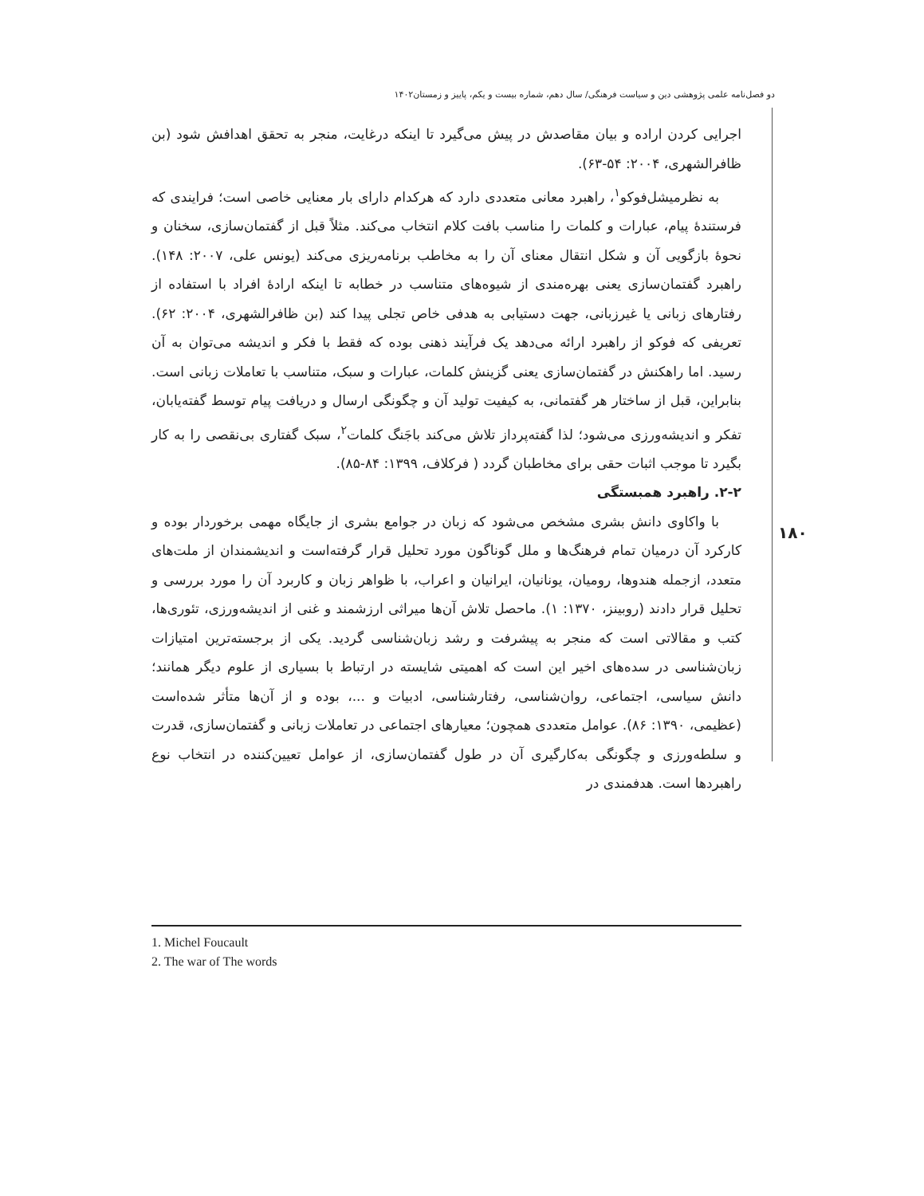دو فصل‌نامه علمی پژوهشی دین و سیاست فرهنگی/ سال دهم، شماره بیست و یکم، پاییز و زمستان۱۴۰۲
۱۸۰
اجرایی کردن اراده و بیان مقاصدش در پیش می‌گیرد تا اینکه درغایت، منجر به تحقق اهدافش شود (بن ظافرالشهری، ۲۰۰۴: ۵۴-۶۳).
به نظرمیشل‌فوکو<sup>۱</sup>، راهبرد معانی متعددی دارد که هرکدام دارای بار معنایی خاصی است؛ فرایندی که فرستندهٔ پیام، عبارات و کلمات را مناسب بافت کلام انتخاب می‌کند. مثلاً قبل از گفتمان‌سازی، سخنان و نحوهٔ بازگویی آن و شکل انتقال معنای آن را به مخاطب برنامه‌ریزی می‌کند (یونس علی، ۲۰۰۷: ۱۴۸). راهبرد گفتمان‌سازی یعنی بهره‌مندی از شیوه‌های متناسب در خطابه تا اینکه ارادهٔ افراد با استفاده از رفتارهای زبانی یا غیرزبانی، جهت دستیابی به هدفی خاص تجلی پیدا کند (بن ظافرالشهری، ۲۰۰۴: ۶۲). تعریفی که فوکو از راهبرد ارائه می‌دهد یک فرآیند ذهنی بوده که فقط با فکر و اندیشه می‌توان به آن رسید. اما راهکنش در گفتمان‌سازی یعنی گزینش کلمات، عبارات و سبک، متناسب با تعاملات زبانی است. بنابراین، قبل از ساختار هر گفتمانی، به کیفیت تولید آن و چگونگی ارسال و دریافت پیام توسط گفته‌یابان، تفکر و اندیشه‌ورزی می‌شود؛ لذا گفته‌پرداز تلاش می‌کند باجَنگ کلمات<sup>۲</sup>، سبک گفتاری بی‌نقصی را به کار بگیرد تا موجب اثبات حقی برای مخاطبان گردد ( فرکلاف، ۱۳۹۹: ۸۴-۸۵).
۲-۲. راهبرد همبستگی
با واکاوی دانش بشری مشخص می‌شود که زبان در جوامع بشری از جایگاه مهمی برخوردار بوده و کارکرد آن درمیان تمام فرهنگ‌ها و ملل گوناگون مورد تحلیل قرار گرفته‌است و اندیشمندان از ملت‌های متعدد، ازجمله هندوها، رومیان، یونانیان، ایرانیان و اعراب، با ظواهر زبان و کاربرد آن را مورد بررسی و تحلیل قرار دادند (روبینز، ۱۳۷۰: ۱). ماحصل تلاش آن‌ها میراثی ارزشمند و غنی از اندیشه‌ورزی، تئوری‌ها، کتب و مقالاتی است که منجر به پیشرفت و رشد زبان‌شناسی گردید. یکی از برجسته‌ترین امتیازات زبان‌شناسی در سده‌های اخیر این است که اهمیتی شایسته در ارتباط با بسیاری از علوم دیگر همانند؛ دانش سیاسی، اجتماعی، روان‌شناسی، رفتارشناسی، ادبیات و ...، بوده و از آن‌ها متأثر شده‌است (عظیمی، ۱۳۹۰: ۸۶). عوامل متعددی همچون؛ معیارهای اجتماعی در تعاملات زبانی و گفتمان‌سازی، قدرت و سلطه‌ورزی و چگونگی به‌کارگیری آن در طول گفتمان‌سازی، از عوامل تعیین‌کننده در انتخاب نوع راهبردها است. هدفمندی در
1. Michel Foucault
2. The war of The words